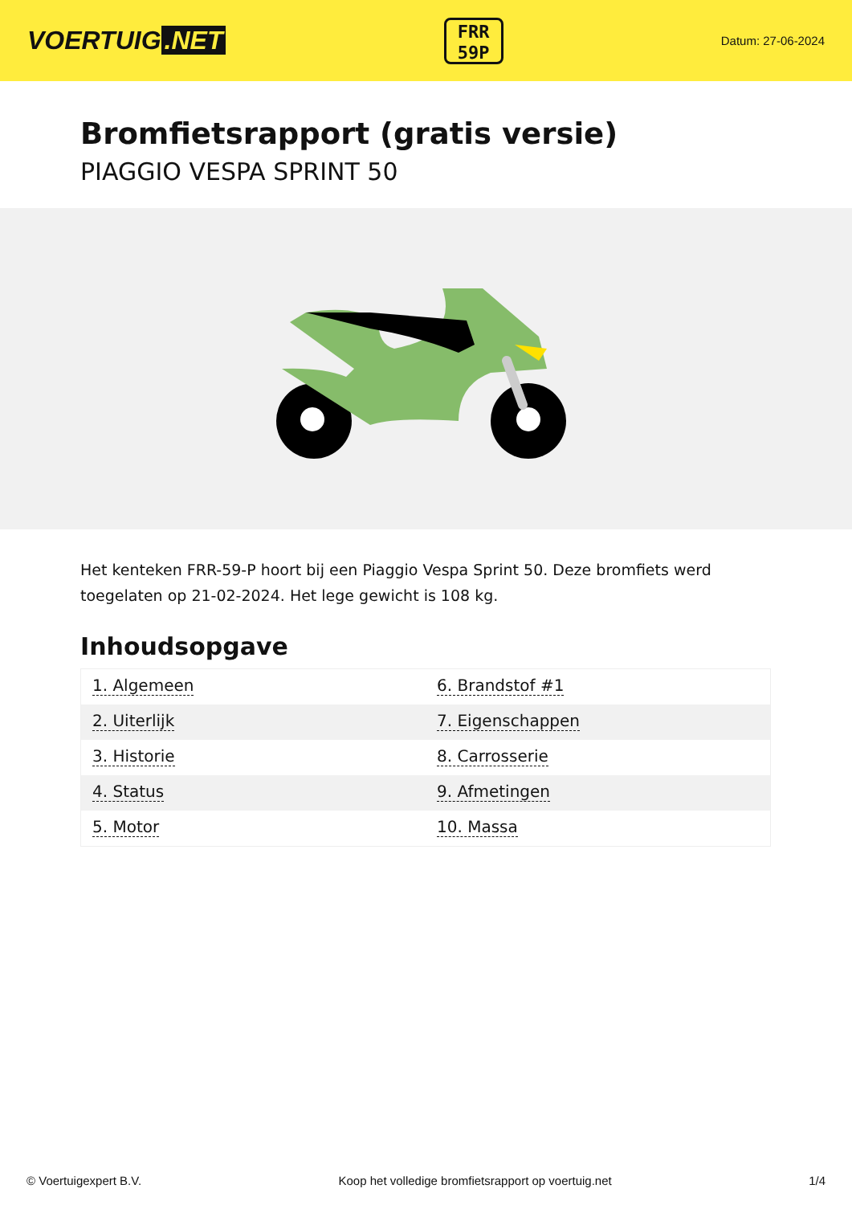VOERTUIG.NET
FRR
59P
Datum: 27-06-2024
Bromfietsrapport (gratis versie)
PIAGGIO VESPA SPRINT 50
Het kenteken FRR-59-P hoort bij een Piaggio Vespa Sprint 50. Deze bromfiets werd toegelaten op 21-02-2024. Het lege gewicht is 108 kg.
Inhoudsopgave
| 1. Algemeen | 6. Brandstof #1 |
| 2. Uiterlijk | 7. Eigenschappen |
| 3. Historie | 8. Carrosserie |
| 4. Status | 9. Afmetingen |
| 5. Motor | 10. Massa |
© Voertuigexpert B.V. Koop het volledige bromfietsrapport op voertuig.net 1/4